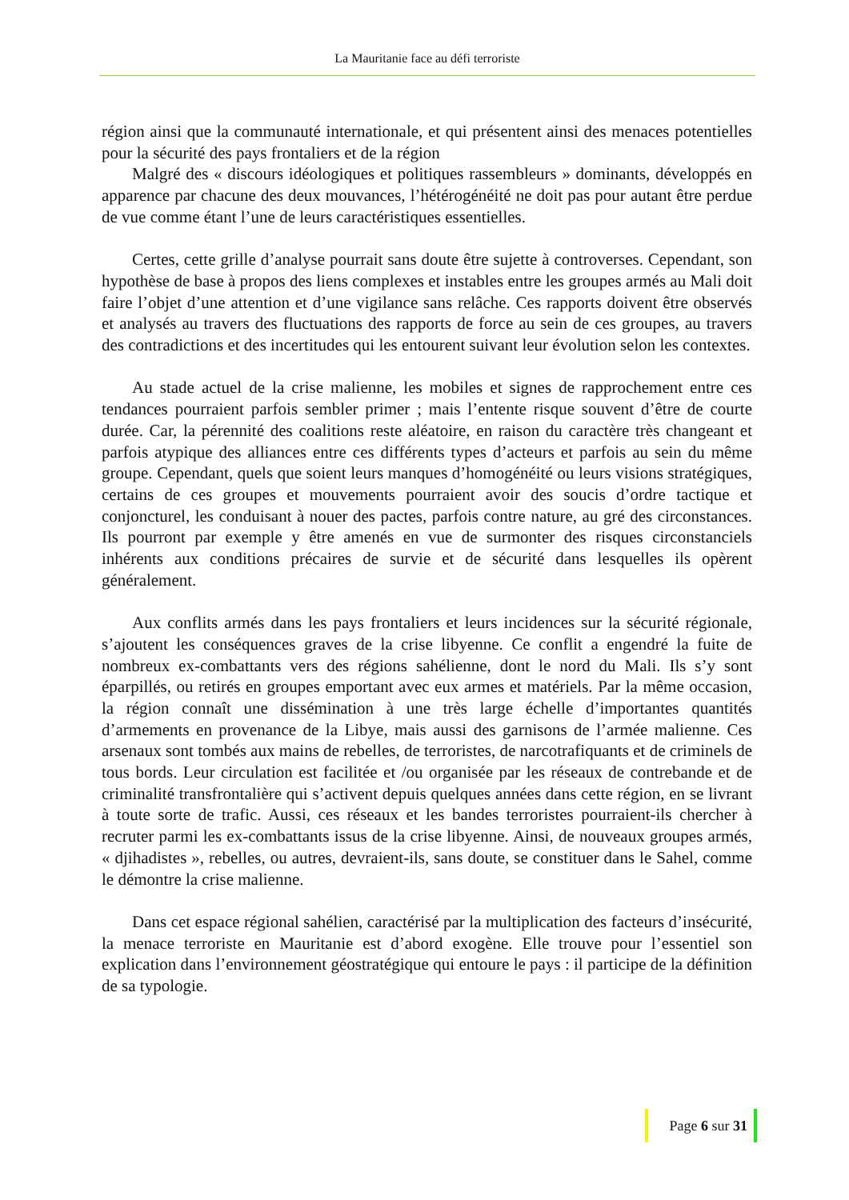La Mauritanie face au défi terroriste
région ainsi que la communauté internationale, et qui présentent ainsi des menaces potentielles pour la sécurité des pays frontaliers et de la région
Malgré des « discours idéologiques et politiques rassembleurs » dominants, développés en apparence par chacune des deux mouvances, l’hétérogénéité ne doit pas pour autant être perdue de vue comme étant l’une de leurs caractéristiques essentielles.
Certes, cette grille d’analyse pourrait sans doute être sujette à controverses. Cependant, son hypothèse de base à propos des liens complexes et instables entre les groupes armés au Mali doit faire l’objet d’une attention et d’une vigilance sans relâche. Ces rapports doivent être observés et analysés au travers des fluctuations des rapports de force au sein de ces groupes, au travers des contradictions et des incertitudes qui les entourent suivant leur évolution selon les contextes.
Au stade actuel de la crise malienne, les mobiles et signes de rapprochement entre ces tendances pourraient parfois sembler primer ; mais l’entente risque souvent d’être de courte durée. Car, la pérennité des coalitions reste aléatoire, en raison du caractère très changeant et parfois atypique des alliances entre ces différents types d’acteurs et parfois au sein du même groupe. Cependant, quels que soient leurs manques d’homogénéité ou leurs visions stratégiques, certains de ces groupes et mouvements pourraient avoir des soucis d’ordre tactique et conjoncturel, les conduisant à nouer des pactes, parfois contre nature, au gré des circonstances. Ils pourront par exemple y être amenés en vue de surmonter des risques circonstanciels inhérents aux conditions précaires de survie et de sécurité dans lesquelles ils opèrent généralement.
Aux conflits armés dans les pays frontaliers et leurs incidences sur la sécurité régionale, s’ajoutent les conséquences graves de la crise libyenne. Ce conflit a engendré la fuite de nombreux ex-combattants vers des régions sahélienne, dont le nord du Mali. Ils s’y sont éparpillés, ou retirés en groupes emportant avec eux armes et matériels. Par la même occasion, la région connaît une dissémination à une très large échelle d’importantes quantités d’armements en provenance de la Libye, mais aussi des garnisons de l’armée malienne. Ces arsenaux sont tombés aux mains de rebelles, de terroristes, de narcotrafiquants et de criminels de tous bords. Leur circulation est facilitée et /ou organisée par les réseaux de contrebande et de criminalité transfrontalière qui s’activent depuis quelques années dans cette région, en se livrant à toute sorte de trafic. Aussi, ces réseaux et les bandes terroristes pourraient-ils chercher à recruter parmi les ex-combattants issus de la crise libyenne. Ainsi, de nouveaux groupes armés, « djihadistes », rebelles, ou autres, devraient-ils, sans doute, se constituer dans le Sahel, comme le démontre la crise malienne.
Dans cet espace régional sahélien, caractérisé par la multiplication des facteurs d’insécurité, la menace terroriste en Mauritanie est d’abord exogène. Elle trouve pour l’essentiel son explication dans l’environnement géostratégique qui entoure le pays : il participe de la définition de sa typologie.
Page 6 sur 31